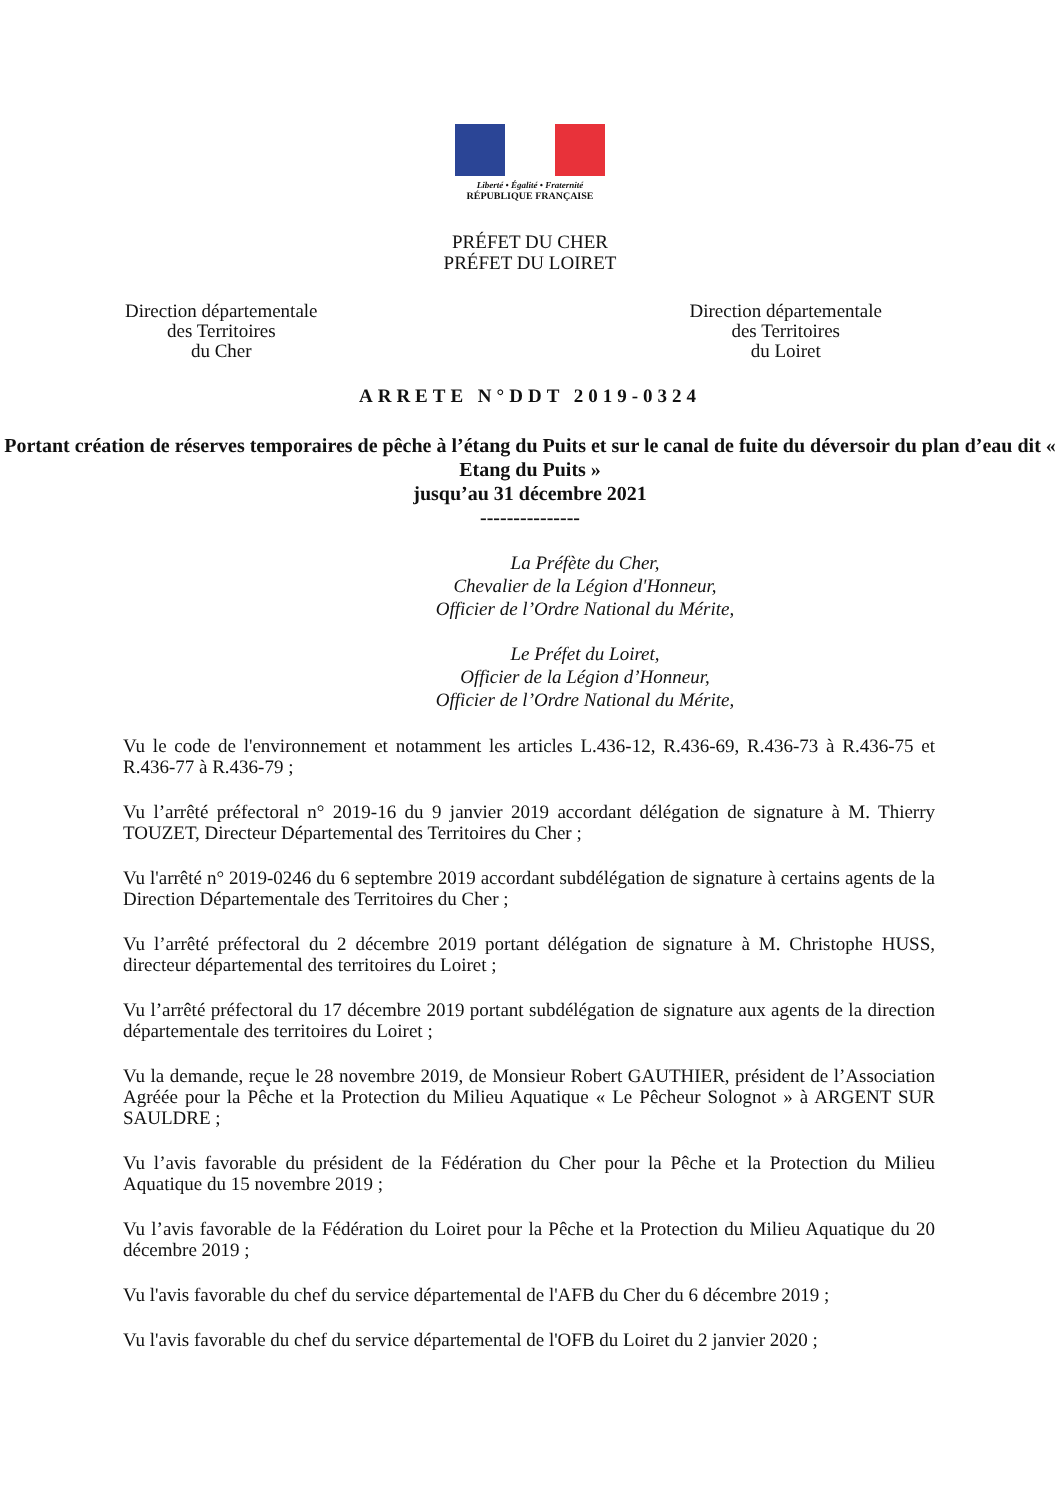Liberté • Égalité • Fraternité
RÉPUBLIQUE FRANÇAISE
PRÉFET DU CHER
PRÉFET DU LOIRET
Direction départementale
des Territoires
du Cher
Direction départementale
des Territoires
du Loiret
ARRETE N°DDT 2019-0324
Portant création de réserves temporaires de pêche à l’étang du Puits et sur le canal de fuite du déversoir du plan d’eau dit « Etang du Puits »
jusqu’au 31 décembre 2021
---------------
La Préfète du Cher,
Chevalier de la Légion d'Honneur,
Officier de l’Ordre National du Mérite,
Le Préfet du Loiret,
Officier de la Légion d’Honneur,
Officier de l’Ordre National du Mérite,
Vu le code de l'environnement et notamment les articles L.436-12, R.436-69, R.436-73 à R.436-75 et R.436-77 à R.436-79 ;
Vu l’arrêté préfectoral n° 2019-16 du 9 janvier 2019 accordant délégation de signature à M. Thierry TOUZET, Directeur Départemental des Territoires du Cher ;
Vu l'arrêté n° 2019-0246 du 6 septembre 2019 accordant subdélégation de signature à certains agents de la Direction Départementale des Territoires du Cher ;
Vu l’arrêté préfectoral du 2 décembre 2019 portant délégation de signature à M. Christophe HUSS, directeur départemental des territoires du Loiret ;
Vu l’arrêté préfectoral du 17 décembre 2019 portant subdélégation de signature aux agents de la direction départementale des territoires du Loiret ;
Vu la demande, reçue le 28 novembre 2019, de Monsieur Robert GAUTHIER, président de l’Association Agréée pour la Pêche et la Protection du Milieu Aquatique « Le Pêcheur Solognot » à ARGENT SUR SAULDRE ;
Vu l’avis favorable du président de la Fédération du Cher pour la Pêche et la Protection du Milieu Aquatique du 15 novembre 2019 ;
Vu l’avis favorable de la Fédération du Loiret pour la Pêche et la Protection du Milieu Aquatique du 20 décembre 2019 ;
Vu l'avis favorable du chef du service départemental de l'AFB du Cher du 6 décembre 2019 ;
Vu l'avis favorable du chef du service départemental de l'OFB du Loiret du 2 janvier 2020 ;